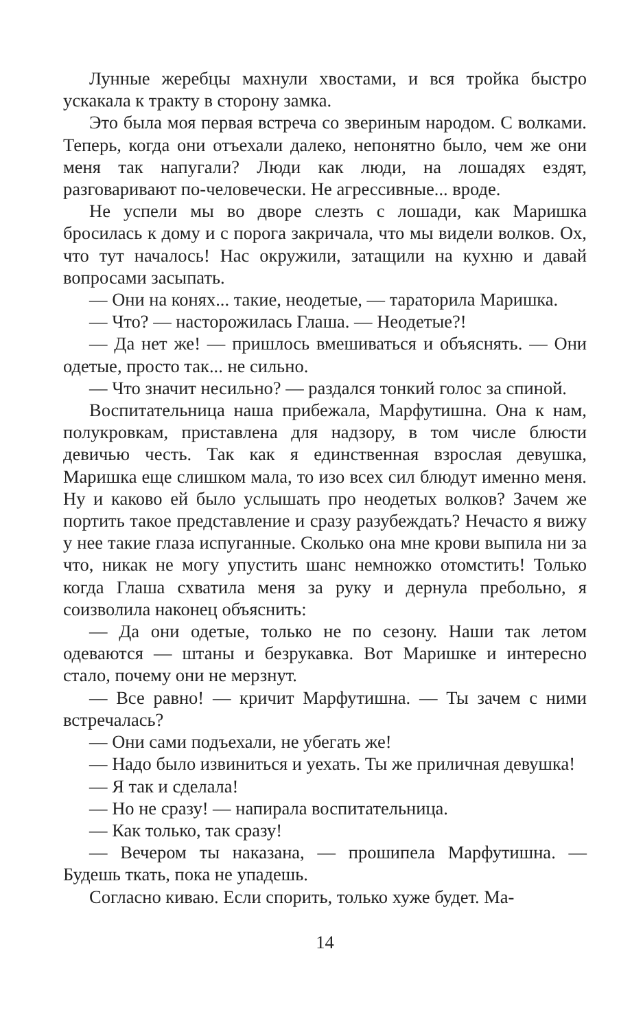Лунные жеребцы махнули хвостами, и вся тройка быстро ускакала к тракту в сторону замка.
Это была моя первая встреча со звериным народом. С волками. Теперь, когда они отъехали далеко, непонятно было, чем же они меня так напугали? Люди как люди, на лошадях ездят, разговаривают по-человечески. Не агрессивные... вроде.
Не успели мы во дворе слезть с лошади, как Маришка бросилась к дому и с порога закричала, что мы видели волков. Ох, что тут началось! Нас окружили, затащили на кухню и давай вопросами засыпать.
— Они на конях... такие, неодетые, — тараторила Маришка.
— Что? — насторожилась Глаша. — Неодетые?!
— Да нет же! — пришлось вмешиваться и объяснять. — Они одетые, просто так... не сильно.
— Что значит несильно? — раздался тонкий голос за спиной.
Воспитательница наша прибежала, Марфутишна. Она к нам, полукровкам, приставлена для надзору, в том числе блюсти девичью честь. Так как я единственная взрослая девушка, Маришка еще слишком мала, то изо всех сил блюдут именно меня. Ну и каково ей было услышать про неодетых волков? Зачем же портить такое представление и сразу разубеждать? Нечасто я вижу у нее такие глаза испуганные. Сколько она мне крови выпила ни за что, никак не могу упустить шанс немножко отомстить! Только когда Глаша схватила меня за руку и дернула пребольно, я соизволила наконец объяснить:
— Да они одетые, только не по сезону. Наши так летом одеваются — штаны и безрукавка. Вот Маришке и интересно стало, почему они не мерзнут.
— Все равно! — кричит Марфутишна. — Ты зачем с ними встречалась?
— Они сами подъехали, не убегать же!
— Надо было извиниться и уехать. Ты же приличная девушка!
— Я так и сделала!
— Но не сразу! — напирала воспитательница.
— Как только, так сразу!
— Вечером ты наказана, — прошипела Марфутишна. — Будешь ткать, пока не упадешь.
Согласно киваю. Если спорить, только хуже будет. Ма-
14